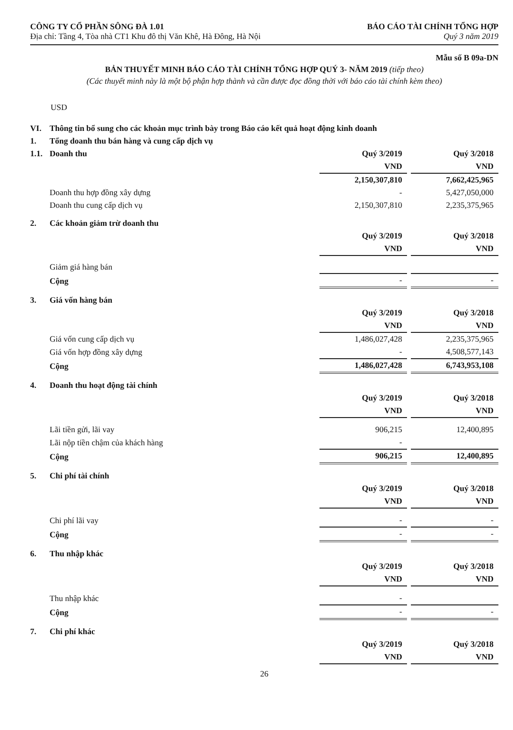CÔNG TY CỔ PHẦN SÔNG ĐÀ 1.01
Địa chỉ: Tầng 4, Tòa nhà CT1 Khu đô thị Văn Khê, Hà Đông, Hà Nội
BÁO CÁO TÀI CHÍNH TỔNG HỢP
Quý 3 năm 2019
Mẫu số B 09a-DN
BẢN THUYẾT MINH BÁO CÁO TÀI CHÍNH TỔNG HỢP QUÝ 3- NĂM 2019 (tiếp theo)
(Các thuyết minh này là một bộ phận hợp thành và cần được đọc đồng thời với báo cáo tài chính kèm theo)
USD
| VI. | Thông tin bổ sung cho các khoản mục trình bày trong Báo cáo kết quả hoạt động kinh doanh | | | |
| 1. | Tổng doanh thu bán hàng và cung cấp dịch vụ | | | |
| 1.1. | Doanh thu | Quý 3/2019 | | Quý 3/2018 |
| | | VND | | VND |
| | | 2,150,307,810 | | 7,662,425,965 |
| | Doanh thu hợp đồng xây dựng | - | | 5,427,050,000 |
| | Doanh thu cung cấp dịch vụ | 2,150,307,810 | | 2,235,375,965 |
| 2. | Các khoản giảm trừ doanh thu | | | |
| | | Quý 3/2019 | | Quý 3/2018 |
| | | VND | | VND |
| | Giảm giá hàng bán | | | |
| | Cộng | - | | - |
| 3. | Giá vốn hàng bán | | | |
| | | Quý 3/2019 | | Quý 3/2018 |
| | | VND | | VND |
| | Giá vốn cung cấp dịch vụ | 1,486,027,428 | | 2,235,375,965 |
| | Giá vốn hợp đồng xây dựng | - | | 4,508,577,143 |
| | Cộng | 1,486,027,428 | | 6,743,953,108 |
| 4. | Doanh thu hoạt động tài chính | | | |
| | | Quý 3/2019 | | Quý 3/2018 |
| | | VND | | VND |
| | Lãi tiền gửi, lãi vay | 906,215 | | 12,400,895 |
| | Lãi nộp tiền chậm của khách hàng | - | | |
| | Cộng | 906,215 | | 12,400,895 |
| 5. | Chi phí tài chính | | | |
| | | Quý 3/2019 | | Quý 3/2018 |
| | | VND | | VND |
| | Chi phí lãi vay | - | | - |
| | Cộng | - | | - |
| 6. | Thu nhập khác | | | |
| | | Quý 3/2019 | | Quý 3/2018 |
| | | VND | | VND |
| | Thu nhập khác | - | | |
| | Cộng | - | | - |
| 7. | Chi phí khác | | | |
| | | Quý 3/2019 | | Quý 3/2018 |
| | | VND | | VND |
26